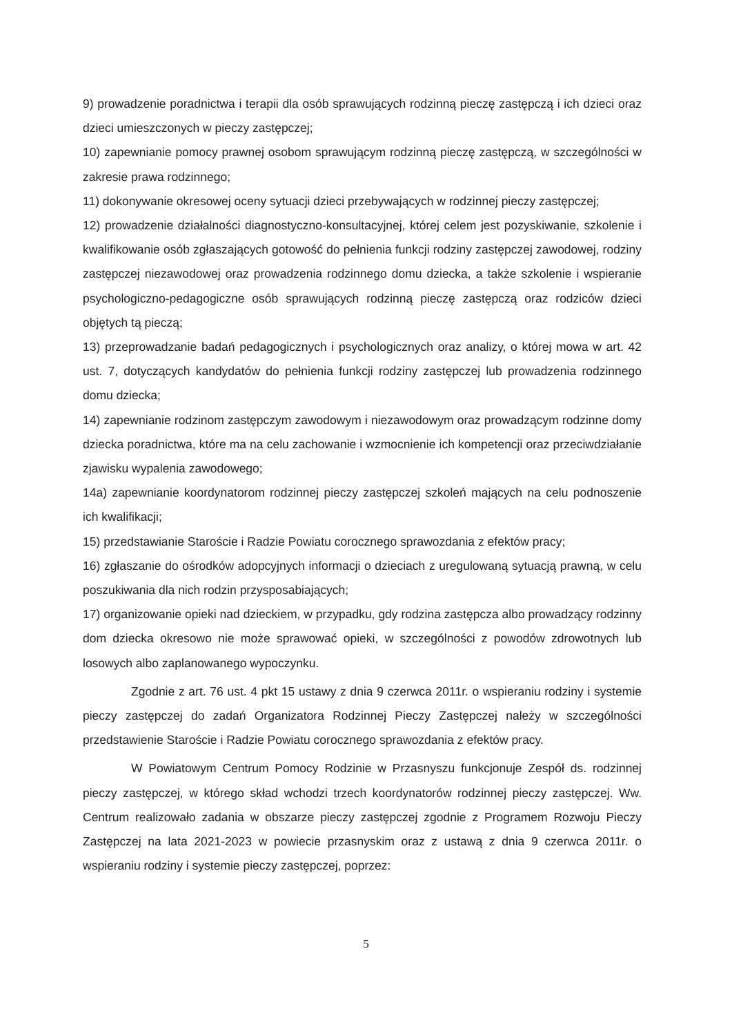9) prowadzenie poradnictwa i terapii dla osób sprawujących rodzinną pieczę zastępczą i ich dzieci oraz dzieci umieszczonych w pieczy zastępczej;
10) zapewnianie pomocy prawnej osobom sprawującym rodzinną pieczę zastępczą, w szczególności w zakresie prawa rodzinnego;
11) dokonywanie okresowej oceny sytuacji dzieci przebywających w rodzinnej pieczy zastępczej;
12) prowadzenie działalności diagnostyczno-konsultacyjnej, której celem jest pozyskiwanie, szkolenie i kwalifikowanie osób zgłaszających gotowość do pełnienia funkcji rodziny zastępczej zawodowej, rodziny zastępczej niezawodowej oraz prowadzenia rodzinnego domu dziecka, a także szkolenie i wspieranie psychologiczno-pedagogiczne osób sprawujących rodzinną pieczę zastępczą oraz rodziców dzieci objętych tą pieczą;
13) przeprowadzanie badań pedagogicznych i psychologicznych oraz analizy, o której mowa w art. 42 ust. 7, dotyczących kandydatów do pełnienia funkcji rodziny zastępczej lub prowadzenia rodzinnego domu dziecka;
14) zapewnianie rodzinom zastępczym zawodowym i niezawodowym oraz prowadzącym rodzinne domy dziecka poradnictwa, które ma na celu zachowanie i wzmocnienie ich kompetencji oraz przeciwdziałanie zjawisku wypalenia zawodowego;
14a) zapewnianie koordynatorom rodzinnej pieczy zastępczej szkoleń mających na celu podnoszenie ich kwalifikacji;
15) przedstawianie Staroście i Radzie Powiatu corocznego sprawozdania z efektów pracy;
16) zgłaszanie do ośrodków adopcyjnych informacji o dzieciach z uregulowaną sytuacją prawną, w celu poszukiwania dla nich rodzin przysposabiających;
17) organizowanie opieki nad dzieckiem, w przypadku, gdy rodzina zastępcza albo prowadzący rodzinny dom dziecka okresowo nie może sprawować opieki, w szczególności z powodów zdrowotnych lub losowych albo zaplanowanego wypoczynku.
Zgodnie z art. 76 ust. 4 pkt 15 ustawy z dnia 9 czerwca 2011r. o wspieraniu rodziny i systemie pieczy zastępczej do zadań Organizatora Rodzinnej Pieczy Zastępczej należy w szczególności przedstawienie Staroście i Radzie Powiatu corocznego sprawozdania z efektów pracy.
W Powiatowym Centrum Pomocy Rodzinie w Przasnyszu funkcjonuje Zespół ds. rodzinnej pieczy zastępczej, w którego skład wchodzi trzech koordynatorów rodzinnej pieczy zastępczej. Ww. Centrum realizowało zadania w obszarze pieczy zastępczej zgodnie z Programem Rozwoju Pieczy Zastępczej na lata 2021-2023 w powiecie przasnyskim oraz z ustawą z dnia 9 czerwca 2011r. o wspieraniu rodziny i systemie pieczy zastępczej, poprzez:
5